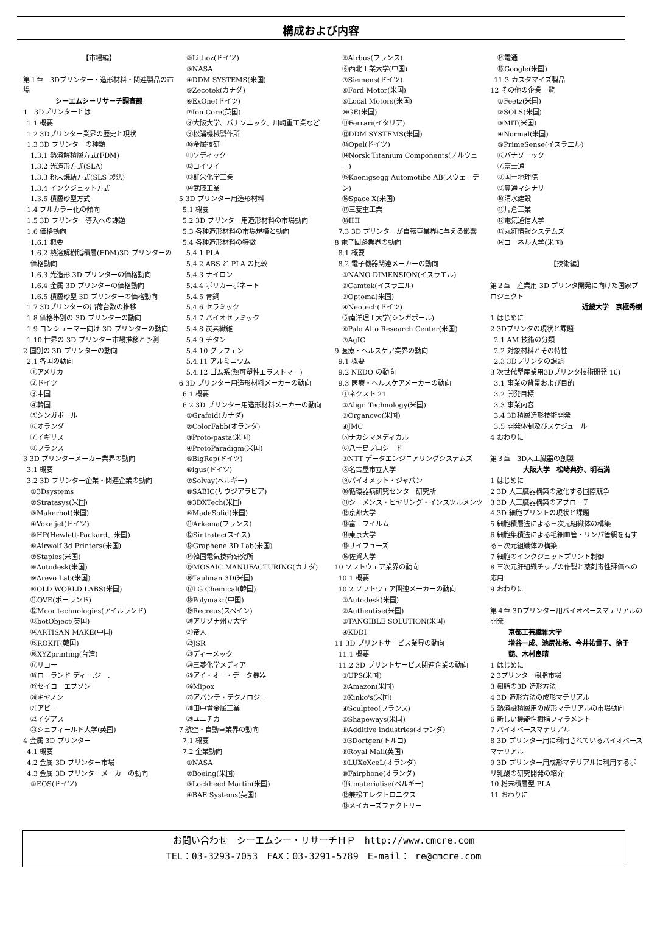構成および内容
【市場編】
第１章　3Dプリンター・造形材料・関連製品の市場
シーエムシーリサーチ調査部
1　3Dプリンターとは
1.1 概要
1.2 3Dプリンター業界の歴史と現状
1.3 3D プリンターの種類
1.3.1 熱溶解積層方式(FDM)
1.3.2 光造形方式(SLA)
1.3.3 粉末焼結方式(SLS 製法)
1.3.4 インクジェット方式
1.3.5 積層砂型方式
1.4 フルカラー化の傾向
1.5 3D プリンター導入への課題
1.6 価格動向
1.6.1 概要
1.6.2 熱溶解樹脂積層(FDM)3D プリンターの価格動向
1.6.3 光造形 3D プリンターの価格動向
1.6.4 金属 3D プリンターの価格動向
1.6.5 積層砂型 3D プリンターの価格動向
1.7 3Dプリンターの出荷台数の推移
1.8 価格帯別の 3D プリンターの動向
1.9 コンシューマー向け 3D プリンターの動向
1.10 世界の 3D プリンター市場推移と予測
2 国別の 3D プリンターの動向
2.1 各国の動向
①アメリカ
②ドイツ
③中国
④韓国
⑤シンガポール
⑥オランダ
⑦イギリス
⑧フランス
3 3D プリンターメーカー業界の動向
3.1 概要
3.2 3D プリンター企業・関連企業の動向
①3Dsystems
②Stratasys(米国)
③Makerbot(米国)
④Voxeljet(ドイツ)
⑤HP(Hewlett-Packard、米国)
⑥Airwolf 3d Printers(米国)
⑦Staples(米国)
⑧Autodesk(米国)
⑨Arevo Lab(米国)
⑩OLD WORLD LABS(米国)
⑪OVE(ポーランド)
⑫Mcor technologies(アイルランド)
⑬botObject(英国)
⑭ARTISAN MAKE(中国)
⑮ROKIT(韓国)
⑯XYZprinting(台湾)
⑰リコー
⑱ローランド ディー.ジー.
⑲セイコーエプソン
⑳キヤノン
㉑アビー
㉒イグアス
㉓シェフィールド大学(英国)
4 金属 3D プリンター
4.1 概要
4.2 金属 3D プリンター市場
4.3 金属 3D プリンターメーカーの動向
①EOS(ドイツ)
②Lithoz(ドイツ)
③NASA
④DDM SYSTEMS(米国)
⑤Zecotek(カナダ)
⑥ExOne(ドイツ)
⑦Ion Core(英国)
⑧大阪大学、パナソニック、川崎重工業など
⑨松浦機械製作所
⑩金属技研
⑪ソディック
⑫コイワイ
⑬群栄化学工業
⑭武藤工業
5 3D プリンター用造形材料
5.1 概要
5.2 3D プリンター用造形材料の市場動向
5.3 各種造形材料の市場規模と動向
5.4 各種造形材料の特徴
5.4.1 PLA
5.4.2 ABS と PLA の比較
5.4.3 ナイロン
5.4.4 ポリカーボネート
5.4.5 青銅
5.4.6 セラミック
5.4.7 バイオセラミック
5.4.8 炭素繊維
5.4.9 チタン
5.4.10 グラフェン
5.4.11 アルミニウム
5.4.12 ゴム系(熱可塑性エラストマー)
6 3D プリンター用造形材料メーカーの動向
6.1 概要
6.2 3D プリンター用造形材料メーカーの動向
①Grafoid(カナダ)
②ColorFabb(オランダ)
③Proto-pasta(米国)
④ProtoParadigm(米国)
⑤BigRep(ドイツ)
⑥igus(ドイツ)
⑦Solvay(ベルギー)
⑧SABIC(サウジアラビア)
⑨3DXTech(米国)
⑩MadeSolid(米国)
⑪Arkema(フランス)
⑫Sintratec(スイス)
⑬Graphene 3D Lab(米国)
⑭韓国電気技術研究所
⑮MOSAIC MANUFACTURING(カナダ)
⑯Taulman 3D(米国)
⑰LG Chemical(韓国)
⑱Polymakr(中国)
⑲Recreus(スペイン)
⑳アリゾナ州立大学
㉑帝人
㉒JSR
㉓ディーメック
㉔三菱化学メディア
㉕アイ・オー・データ機器
㉖Mipox
㉗アバンテ・テクノロジー
㉘田中貴金属工業
㉙ユニチカ
7 航空・自動車業界の動向
7.1 概要
7.2 企業動向
①NASA
②Boeing(米国)
③Lockheed Martin(米国)
④BAE Systems(英国)
⑤Airbus(フランス)
⑥西北工業大学(中国)
⑦Siemens(ドイツ)
⑧Ford Motor(米国)
⑨Local Motors(米国)
⑩GE(米国)
⑪Ferrari(イタリア)
⑫DDM SYSTEMS(米国)
⑬Opel(ドイツ)
⑭Norsk Titanium Components(ノルウェー)
⑮Koenigsegg Automotibe AB(スウェーデン)
⑯Space X(米国)
⑰三菱重工業
⑱IHI
7.3 3D プリンターが自転車業界に与える影響
8 電子回路業界の動向
8.1 概要
8.2 電子機器関連メーカーの動向
①NANO DIMENSION(イスラエル)
②Camtek(イスラエル)
③Optoma(米国)
④Neotech(ドイツ)
⑤南洋理工大学(シンガポール)
⑥Palo Alto Research Center(米国)
⑦AgIC
9 医療・ヘルスケア業界の動向
9.1 概要
9.2 NEDO の動向
9.3 医療・ヘルスケアメーカーの動向
①ネクスト 21
②Align Technology(米国)
③Organovo(米国)
④JMC
⑤ナカシマメディカル
⑥八十島プロシード
⑦NTT データエンジニアリングシステムズ
⑧名古屋市立大学
⑨バイオメット・ジャパン
⑩循環器病研究センター研究所
⑪シーメンス・ヒヤリング・インスツルメンツ
⑫京都大学
⑬富士フイルム
⑭東京大学
⑮サイフューズ
⑯佐賀大学
10 ソフトウェア業界の動向
10.1 概要
10.2 ソフトウェア関連メーカーの動向
①Autodesk(米国)
②Authentise(米国)
③TANGIBLE SOLUTION(米国)
④KDDI
11 3D プリントサービス業界の動向
11.1 概要
11.2 3D プリントサービス関連企業の動向
①UPS(米国)
②Amazon(米国)
③Kinko's(米国)
④Sculpteo(フランス)
⑤Shapeways(米国)
⑥Additive industries(オランダ)
⑦3Dortgen(トルコ)
⑧Royal Mail(英国)
⑨LUXeXceL(オランダ)
⑩Fairphone(オランダ)
⑪i.materialise(ベルギー)
⑫兼松エレクトロニクス
⑬メイカーズファクトリー
⑭電通
⑮Google(米国)
11.3 カスタマイズ製品
12 その他の企業一覧
①Feetz(米国)
②SOLS(米国)
③MIT(米国)
④Normal(米国)
⑤PrimeSense(イスラエル)
⑥パナソニック
⑦富士通
⑧国土地理院
⑨豊通マシナリー
⑩清水建設
⑪片倉工業
⑫電気通信大学
⑬丸紅情報システムズ
⑭コーネル大学(米国)
【技術編】
第２章　産業用 3D プリンタ開発に向けた国家プロジェクト
近畿大学　京極秀樹
1 はじめに
2 3Dプリンタの現状と課題
2.1 AM 技術の分類
2.2 対象材料とその特性
2.3 3Dプリンタの課題
3 次世代型産業用3Dプリンタ技術開発 16)
3.1 事業の背景および目的
3.2 開発目標
3.3 事業内容
3.4 3D積層造形技術開発
3.5 開発体制及びスケジュール
4 おわりに
第３章　3D人工臓器の創製
大阪大学　松崎典弥、明石満
1 はじめに
2 3D 人工臓器構築の激化する国際競争
3 3D 人工臓器構築のアプローチ
4 3D 細胞プリントの現状と課題
5 細胞積層法による三次元組織体の構築
6 細胞集積法による毛細血管・リンパ管網を有する三次元組織体の構築
7 細胞のインクジェットプリント制御
8 三次元肝組織チップの作製と薬剤毒性評価への応用
9 おわりに
第４章 3Dプリンター用バイオベースマテリアルの開発
京都工芸繊維大学
増谷一成、池尻祐希、今井祐貴子、徐于懿、木村良晴
1 はじめに
2 3プリンター樹脂市場
3 樹脂の3D 造形方法
4 3D 造形方法の成形マテリアル
5 熱溶融積層用の成形マテリアルの市場動向
6 新しい機能性樹脂フィラメント
7 バイオベースマテリアル
8 3D プリンター用に利用されているバイオベースマテリアル
9 3D プリンター用成形マテリアルに利用するポリ乳酸の研究開発の紹介
10 粉末積層型 PLA
11 おわりに
お問い合わせ　シーエムシー・リサーチＨＰ　http://www.cmcre.com
TEL：03-3293-7053　FAX：03-3291-5789　E-mail： re@cmcre.com